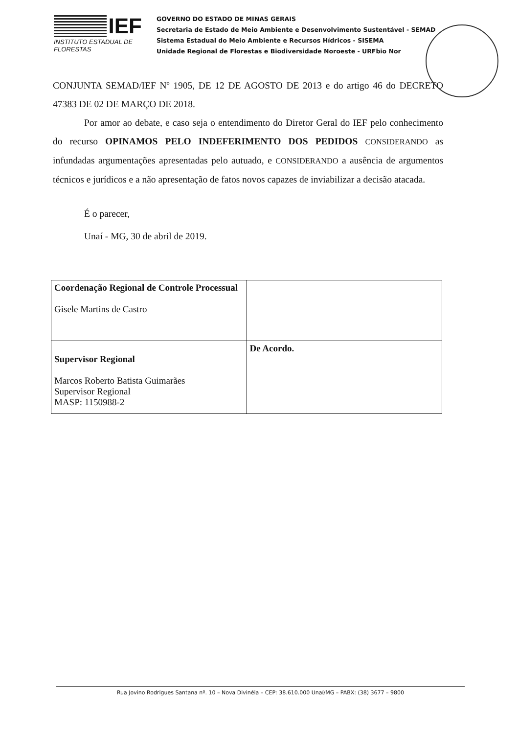IEF
INSTITUTO ESTADUAL DE FLORESTAS
GOVERNO DO ESTADO DE MINAS GERAIS
Secretaria de Estado de Meio Ambiente e Desenvolvimento Sustentável - SEMAD
Sistema Estadual do Meio Ambiente e Recursos Hídricos - SISEMA
Unidade Regional de Florestas e Biodiversidade Noroeste - URFbio Nor
CONJUNTA SEMAD/IEF Nº 1905, DE 12 DE AGOSTO DE 2013 e do artigo 46 do DECRETO 47383 DE 02 DE MARÇO DE 2018.
Por amor ao debate, e caso seja o entendimento do Diretor Geral do IEF pelo conhecimento do recurso OPINAMOS PELO INDEFERIMENTO DOS PEDIDOS CONSIDERANDO as infundadas argumentações apresentadas pelo autuado, e CONSIDERANDO a ausência de argumentos técnicos e jurídicos e a não apresentação de fatos novos capazes de inviabilizar a decisão atacada.
É o parecer,
Unaí - MG, 30 de abril de 2019.
| Coordenação Regional de Controle Processual Gisele Martins de Castro | |
| Supervisor Regional Marcos Roberto Batista Guimarães Supervisor Regional MASP: 1150988-2 | De Acordo. |
Rua Jovino Rodrigues Santana nº. 10 – Nova Divinéia – CEP: 38.610.000 Unaí/MG – PABX: (38) 3677 – 9800